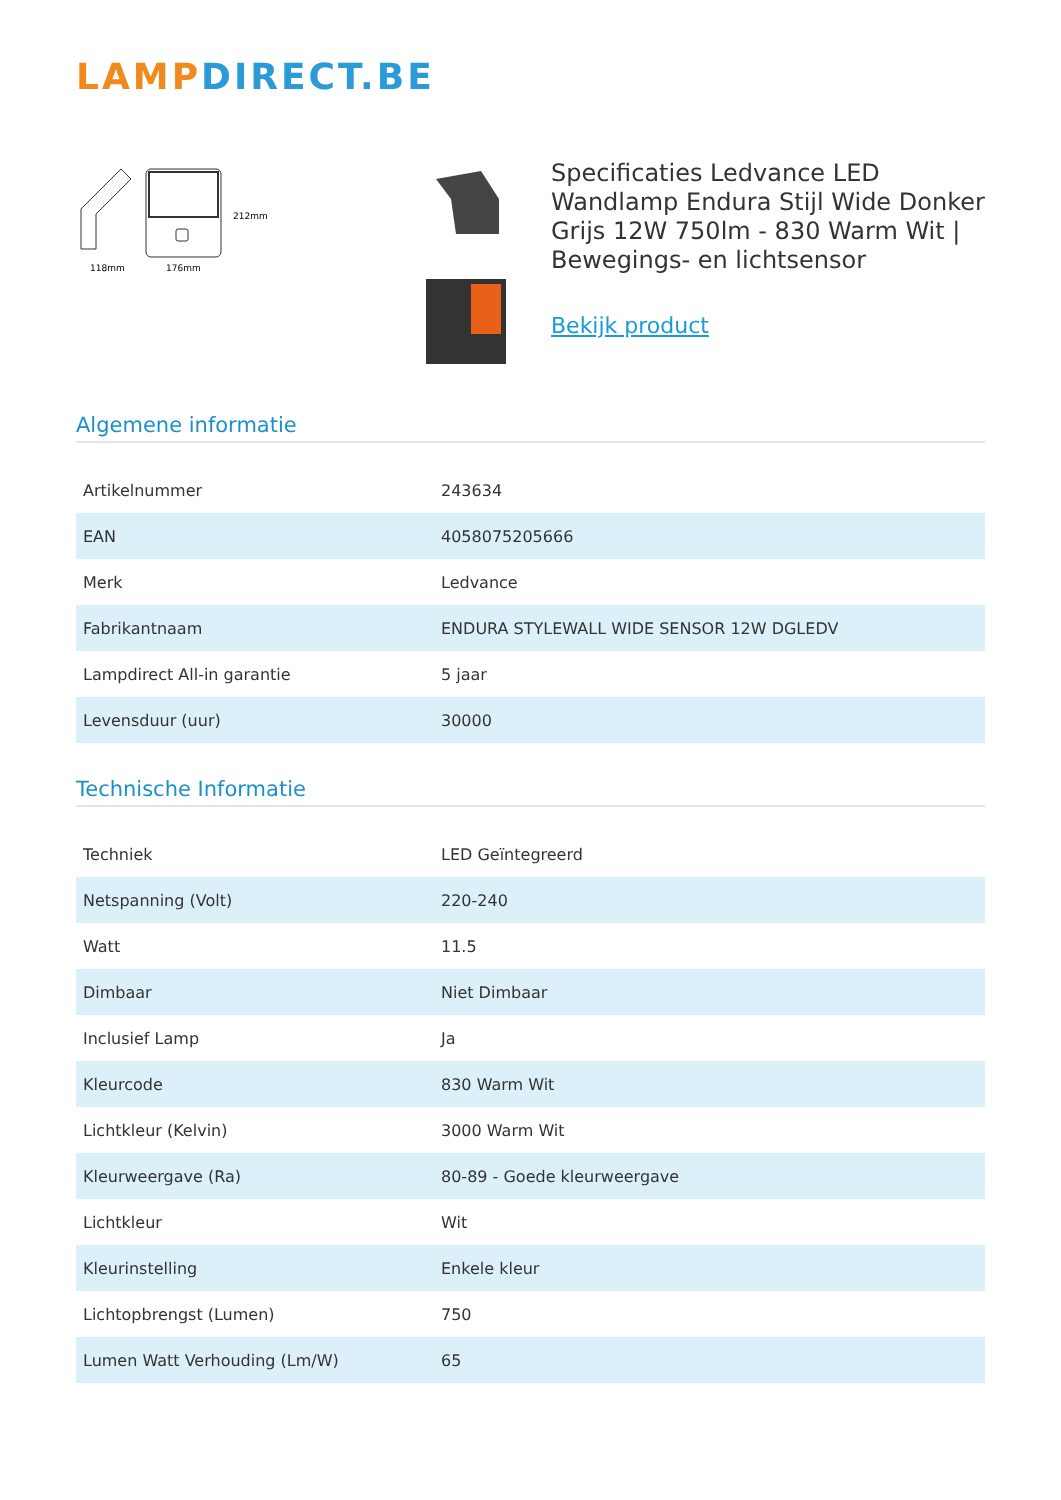LAMP DIRECT.BE
212mm
118mm
176mm
Specificaties Ledvance LED Wandlamp Endura Stijl Wide Donker Grijs 12W 750lm - 830 Warm Wit | Bewegings- en lichtsensor
Bekijk product
Algemene informatie
| Artikelnummer | 243634 |
| EAN | 4058075205666 |
| Merk | Ledvance |
| Fabrikantnaam | ENDURA STYLEWALL WIDE SENSOR 12W DGLEDV |
| Lampdirect All-in garantie | 5 jaar |
| Levensduur (uur) | 30000 |
Technische Informatie
| Techniek | LED Geïntegreerd |
| Netspanning (Volt) | 220-240 |
| Watt | 11.5 |
| Dimbaar | Niet Dimbaar |
| Inclusief Lamp | Ja |
| Kleurcode | 830 Warm Wit |
| Lichtkleur (Kelvin) | 3000 Warm Wit |
| Kleurweergave (Ra) | 80-89 - Goede kleurweergave |
| Lichtkleur | Wit |
| Kleurinstelling | Enkele kleur |
| Lichtopbrengst (Lumen) | 750 |
| Lumen Watt Verhouding (Lm/W) | 65 |